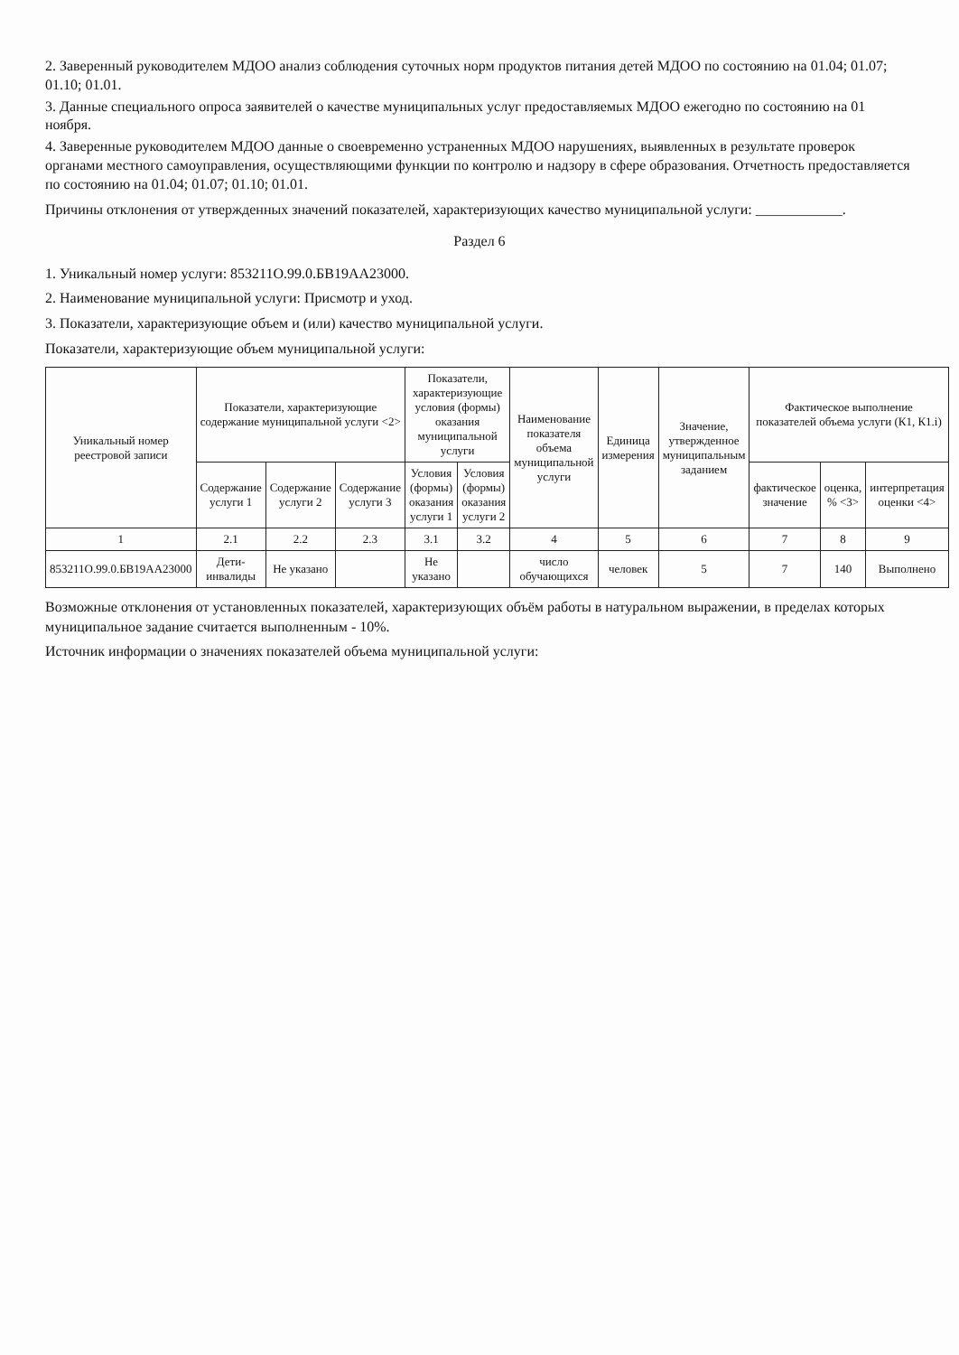2. Заверенный руководителем МДОО анализ соблюдения суточных норм продуктов питания детей МДОО по состоянию на 01.04; 01.07; 01.10; 01.01.
3. Данные специального опроса заявителей о качестве муниципальных услуг предоставляемых МДОО ежегодно по состоянию на 01 ноября.
4. Заверенные руководителем МДОО данные о своевременно устраненных МДОО нарушениях, выявленных в результате проверок органами местного самоуправления, осуществляющими функции по контролю и надзору в сфере образования. Отчетность предоставляется по состоянию на 01.04; 01.07; 01.10; 01.01.
Причины отклонения от утвержденных значений показателей, характеризующих качество муниципальной услуги: ____________.
Раздел 6
1. Уникальный номер услуги: 853211О.99.0.БВ19АА23000.
2. Наименование муниципальной услуги: Присмотр и уход.
3. Показатели, характеризующие объем и (или) качество муниципальной услуги.
Показатели, характеризующие объем муниципальной услуги:
| Уникальный номер реестровой записи | Показатели, характеризующие содержание муниципальной услуги <2> | | | Показатели, характеризующие условия (формы) оказания муниципальной услуги | | Наименование показателя объема муниципальной услуги | Единица измерения | Значение, утвержденное муниципальным заданием | Фактическое выполнение показателей объема услуги (К1, К1.i) | | |
| --- | --- | --- | --- | --- | --- | --- | --- | --- | --- | --- | --- |
| | Содержание услуги 1 | Содержание услуги 2 | Содержание услуги 3 | Условия (формы) оказания услуги 1 | Условия (формы) оказания услуги 2 | | | | фактическое значение | оценка, % <3> | интерпретация оценки <4> |
| 1 | 2.1 | 2.2 | 2.3 | 3.1 | 3.2 | 4 | 5 | 6 | 7 | 8 | 9 |
| 853211О.99.0.БВ19АА23000 | Дети-инвалиды | Не указано | | Не указано | | число обучающихся | человек | 5 | 7 | 140 | Выполнено |
Возможные отклонения от установленных показателей, характеризующих объём работы в натуральном выражении, в пределах которых муниципальное задание считается выполненным - 10%.
Источник информации о значениях показателей объема муниципальной услуги: